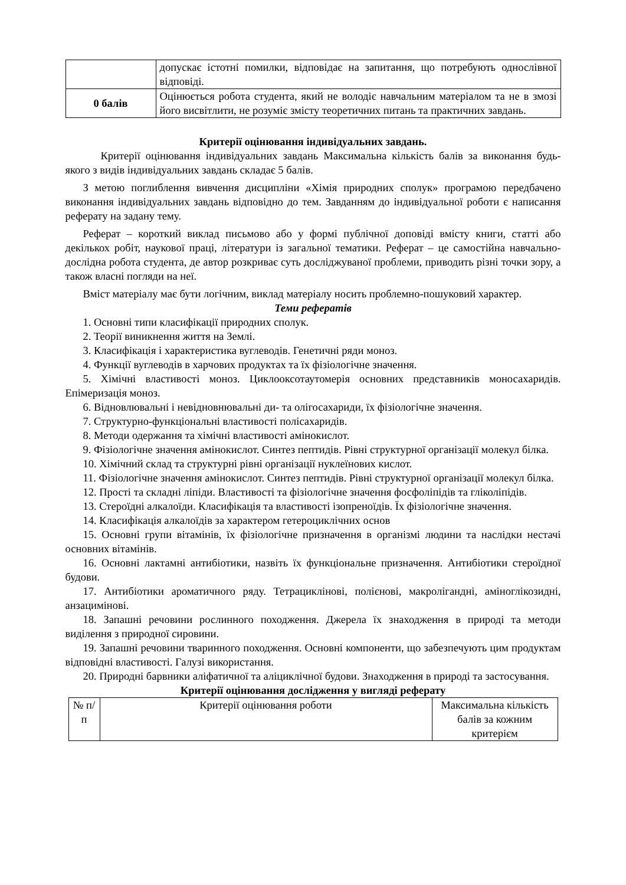| | допускає істотні помилки, відповідає на запитання, що потребують однослівної відповіді. |
| 0 балів | Оцінюється робота студента, який не володіє навчальним матеріалом та не в змозі його висвітлити, не розуміє змісту теоретичних питань та практичних завдань. |
Критерії оцінювання індивідуальних завдань.
Критерії оцінювання індивідуальних завдань Максимальна кількість балів за виконання будь-якого з видів індивідуальних завдань складає 5 балів.
З метою поглиблення вивчення дисципліни «Хімія природних сполук» програмою передбачено виконання індивідуальних завдань відповідно до тем. Завданням до індивідуальної роботи є написання реферату на задану тему.
Реферат – короткий виклад письмово або у формі публічної доповіді вмісту книги, статті або декількох робіт, наукової праці, літератури із загальної тематики. Реферат – це самостійна навчально-дослідна робота студента, де автор розкриває суть досліджуваної проблеми, приводить різні точки зору, а також власні погляди на неї.
Вміст матеріалу має бути логічним, виклад матеріалу носить проблемно-пошуковий характер.
Теми рефератів
1. Основні типи класифікації природних сполук.
2. Теорії виникнення життя на Землі.
3. Класифікація і характеристика вуглеводів. Генетичні ряди моноз.
4. Функції вуглеводів в харчових продуктах та їх фізіологічне значення.
5. Хімічні властивості моноз. Циклооксотаутомерія основних представників моносахаридів. Епімеризація моноз.
6. Відновлювальні і невідновнювальні ди- та олігосахариди, їх фізіологічне значення.
7. Структурно-функціональні властивості полісахаридів.
8. Методи одержання та хімічні властивості амінокислот.
9. Фізіологічне значення амінокислот. Синтез пептидів. Рівні структурної організації молекул білка.
10. Хімічний склад та структурні рівні організації нуклеїнових кислот.
11. Фізіологічне значення амінокислот. Синтез пептидів. Рівні структурної організації молекул білка.
12. Прості та складні ліпіди. Властивості та фізіологічне значення фосфоліпідів та гліколіпідів.
13. Стероїдні алкалоїди. Класифікація та властивості ізопреноїдів. Їх фізіологічне значення.
14. Класифікація алкалоїдів за характером гетероциклічних основ
15. Основні групи вітамінів, їх фізіологічне призначення в організмі людини та наслідки нестачі основних вітамінів.
16. Основні лактамні антибіотики, назвіть їх функціональне призначення. Антибіотики стероїдної будови.
17. Антибіотики ароматичного ряду. Тетрациклінові, полієнові, макролігандні, аміноглікозидні, анзацимінові.
18. Запашні речовини рослинного походження. Джерела їх знаходження в природі та методи виділення з природної сировини.
19. Запашні речовини тваринного походження. Основні компоненти, що забезпечують цим продуктам відповідні властивості. Галузі використання.
20. Природні барвники аліфатичної та аліциклічної будови. Знаходження в природі та застосування.
Критерії оцінювання дослідження у вигляді реферату
| № п/п | Критерії оцінювання роботи | Максимальна кількість балів за кожним критерієм |
| --- | --- | --- |